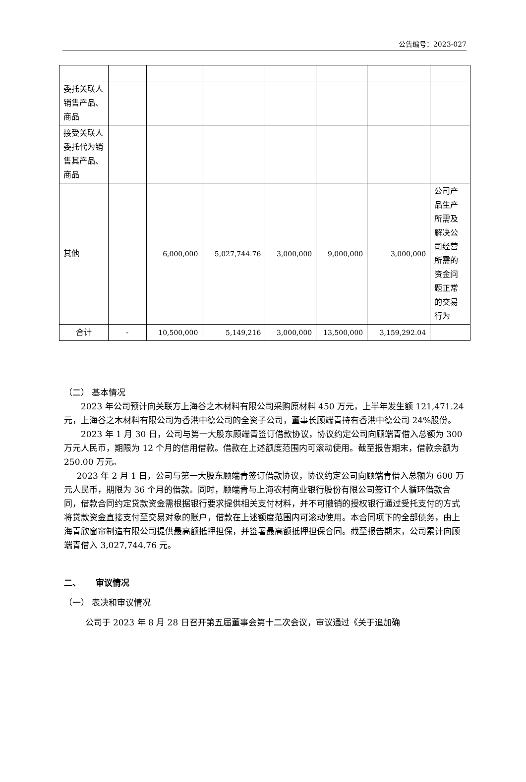公告编号：2023-027
| 委托关联人销售产品、商品 | | | | | | | |
| 接受关联人委托代为销售其产品、商品 | | | | | | | |
| 其他 | | 6,000,000 | 5,027,744.76 | 3,000,000 | 9,000,000 | 3,000,000 | 公司产品生产所需及解决公司经营所需的资金问题正常的交易行为 |
| 合计 | - | 10,500,000 | 5,149,216 | 3,000,000 | 13,500,000 | 3,159,292.04 | |
（二） 基本情况
2023 年公司预计向关联方上海谷之木材料有限公司采购原材料 450 万元，上半年发生额 121,471.24 元，上海谷之木材料有限公司为香港中德公司的全资子公司，董事长顾端青持有香港中德公司 24%股份。
2023 年 1 月 30 日，公司与第一大股东顾端青签订借款协议，协议约定公司向顾端青借入总额为 300 万元人民币，期限为 12 个月的信用借款。借款在上述额度范围内可滚动使用。截至报告期末，借款余额为 250.00 万元。
2023 年 2 月 1 日，公司与第一大股东顾端青签订借款协议，协议约定公司向顾端青借入总额为 600 万元人民币，期限为 36 个月的借款。同时，顾端青与上海农村商业银行股份有限公司签订个人循环借款合同，借款合同约定贷款资金需根据银行要求提供相关支付材料，并不可撤销的授权银行通过受托支付的方式将贷款资金直接支付至交易对象的账户，借款在上述额度范围内可滚动使用。本合同项下的全部债务，由上海青欣窗帘制造有限公司提供最高额抵押担保，并签署最高额抵押担保合同。截至报告期末，公司累计向顾端青借入 3,027,744.76 元。
二、 审议情况
（一） 表决和审议情况
公司于 2023 年 8 月 28 日召开第五届董事会第十二次会议，审议通过《关于追加确